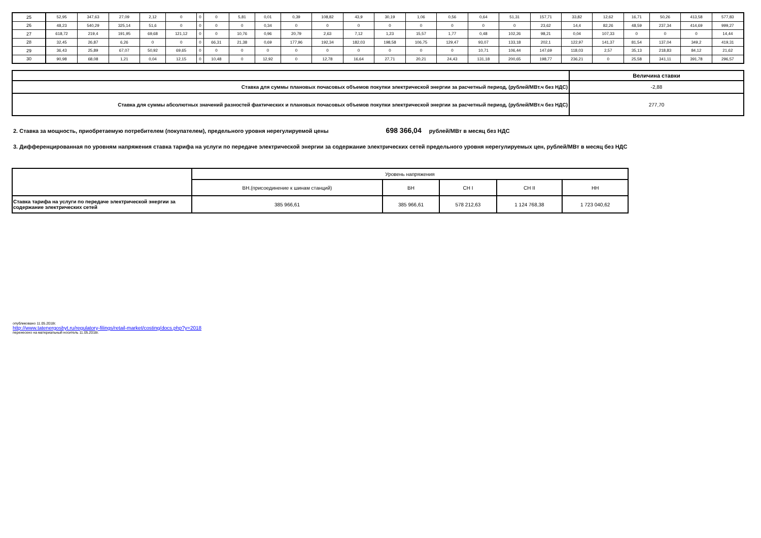| 25 | 52,95 | 347,63 | 27,09 | 2,12 | 0 | 0 | 0 | 5,81 | 0,01 | 0,39 | 108,82 | 43,9 | 30,19 | 1,06 | 0,56 | 0,64 | 51,31 | 157,71 | 33,82 | 12,62 | 16,71 | 50,26 | 413,58 | 577,83 |
| 26 | 48,23 | 540,29 | 325,14 | 51,6 | 0 | 0 | 0 | 0 | 0,34 | 0 | 0 | 0 | 0 | 0 | 0 | 0 | 0 | 23,62 | 14,4 | 82,26 | 48,59 | 237,34 | 414,69 | 999,27 |
| 27 | 618,72 | 219,4 | 191,95 | 69,68 | 121,12 | 0 | 0 | 10,76 | 0,96 | 20,79 | 2,63 | 7,12 | 1,23 | 15,57 | 1,77 | 0,48 | 102,26 | 98,21 | 0,04 | 107,33 | 0 | 0 | 0 | 14,44 |
| 28 | 32,45 | 26,87 | 6,26 | 0 | 0 | 0 | 66,31 | 21,38 | 0,69 | 177,96 | 192,34 | 182,03 | 198,58 | 106,75 | 129,47 | 93,07 | 133,18 | 202,1 | 122,97 | 141,37 | 81,54 | 137,04 | 349,2 | 419,31 |
| 29 | 36,43 | 25,89 | 67,07 | 50,92 | 69,65 | 0 | 0 | 0 | 0 | 0 | 0 | 0 | 0 | 0 | 0 | 10,71 | 106,44 | 147,69 | 118,03 | 2,57 | 35,13 | 218,83 | 84,12 | 21,62 |
| 30 | 90,98 | 68,08 | 1,21 | 0,04 | 12,15 | 0 | 10,48 | 0 | 12,92 | 0 | 12,78 | 16,64 | 27,71 | 20,21 | 24,43 | 131,18 | 200,65 | 198,77 | 236,21 | 0 | 25,58 | 341,11 | 391,78 | 296,57 |
| | Величина ставки |
| Ставка для суммы плановых почасовых объемов покупки электрической энергии за расчетный период, (рублей/МВт.ч без НДС) | -2,88 |
| Ставка для суммы абсолютных значений разностей фактических и плановых почасовых объемов покупки электрической энергии за расчетный период, (рублей/МВт.ч без НДС) | 277,70 |
2. Ставка за мощность, приобретаемую потребителем (покупателем), предельного уровня нерегулируемой цены 698 366,04 рублей/МВт в месяц без НДС
3. Дифференцированная по уровням напряжения ставка тарифа на услуги по передаче электрической энергии за содержание электрических сетей предельного уровня нерегулируемых цен, рублей/МВт в месяц без НДС
| | Уровень напряжения | | | | |
| | ВН.(присоединение к шинам станций) | ВН | СН I | СН II | НН |
| Ставка тарифа на услуги по передаче электрической энергии за содержание электрических сетей | 385 966,61 | 385 966,61 | 578 212,63 | 1 124 768,38 | 1 723 040,62 |
опубликовано 11.05.2018г.
http://www.tatenergosbyt.ru/regulatory-filings/retail-market/costing/docs.php?y=2018
перенесено на материальный носитель 11.05.2018г.